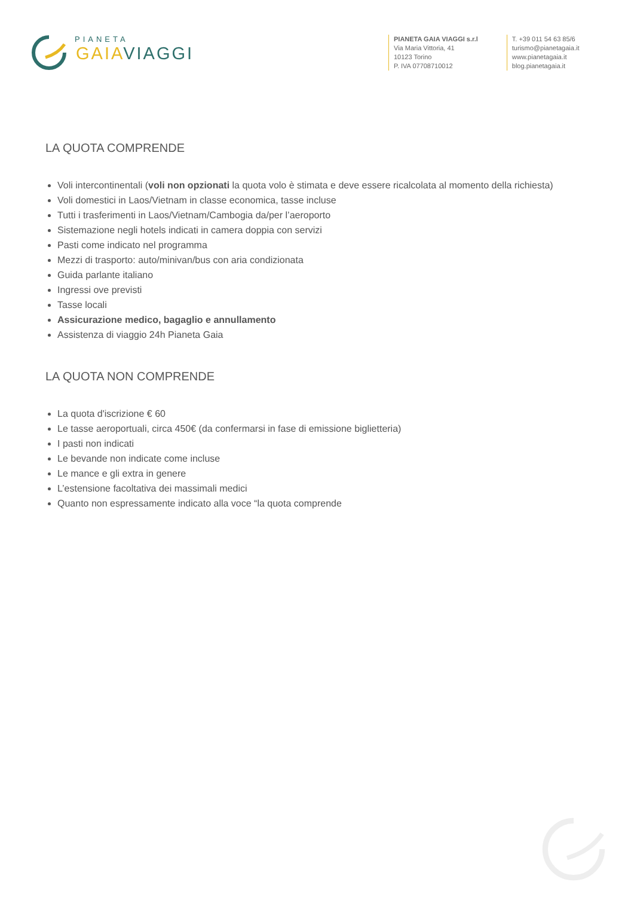PIANETA
GAIA VIAGGI
PIANETA GAIA VIAGGI s.r.l
Via Maria Vittoria, 41
10123 Torino
P. IVA 07708710012
T. +39 011 54 63 85/6
turismo@pianetagaia.it
www.pianetagaia.it
blog.pianetagaia.it
LA QUOTA COMPRENDE
Voli intercontinentali (voli non opzionati la quota volo è stimata e deve essere ricalcolata al momento della richiesta)
Voli domestici in Laos/Vietnam in classe economica, tasse incluse
Tutti i trasferimenti in Laos/Vietnam/Cambogia da/per l’aeroporto
Sistemazione negli hotels indicati in camera doppia con servizi
Pasti come indicato nel programma
Mezzi di trasporto: auto/minivan/bus con aria condizionata
Guida parlante italiano
Ingressi ove previsti
Tasse locali
Assicurazione medico, bagaglio e annullamento
Assistenza di viaggio 24h Pianeta Gaia
LA QUOTA NON COMPRENDE
La quota d'iscrizione € 60
Le tasse aeroportuali, circa 450€ (da confermarsi in fase di emissione biglietteria)
I pasti non indicati
Le bevande non indicate come incluse
Le mance e gli extra in genere
L’estensione facoltativa dei massimali medici
Quanto non espressamente indicato alla voce “la quota comprende